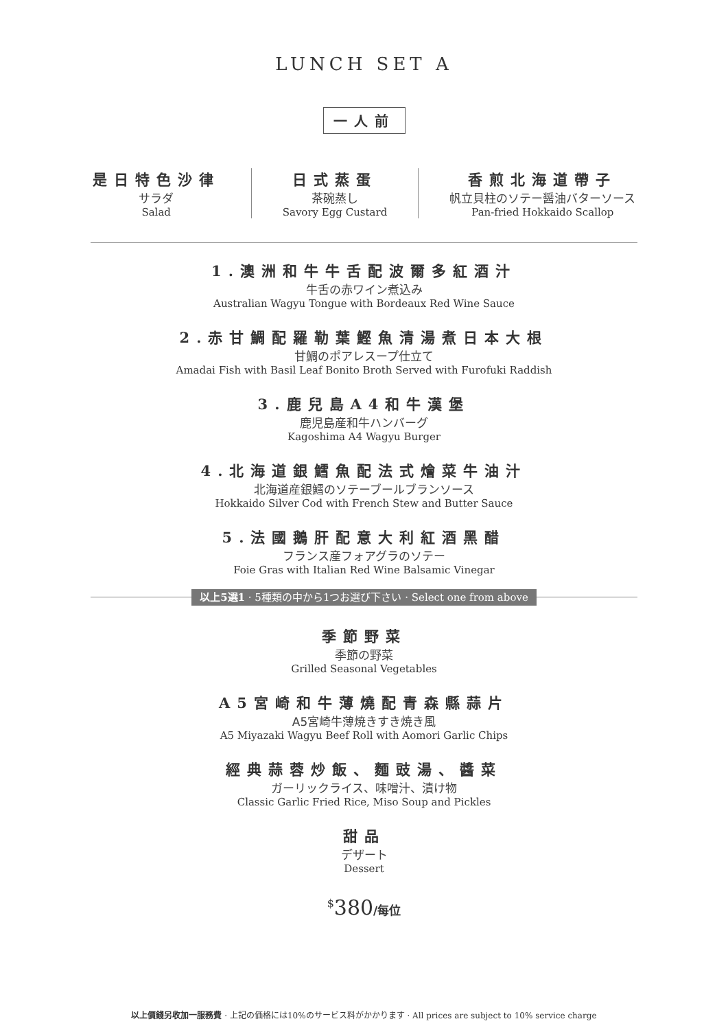LUNCH SET A
一人前
是日特色沙律
サラダ
Salad
日式蒸蛋
茶碗蒸し
Savory Egg Custard
香煎北海道帶子
帆立貝柱のソテー醤油バターソース
Pan-fried Hokkaido Scallop
1.澳洲和牛牛舌配波爾多紅酒汁
牛舌の赤ワイン煮込み
Australian Wagyu Tongue with Bordeaux Red Wine Sauce
2.赤甘鯛配羅勒葉鰹魚清湯煮日本大根
甘鯛のポアレスープ仕立て
Amadai Fish with Basil Leaf Bonito Broth Served with Furofuki Raddish
3.鹿兒島A4和牛漢堡
鹿児島産和牛ハンバーグ
Kagoshima A4 Wagyu Burger
4.北海道銀鱈魚配法式燴菜牛油汁
北海道産銀鱈のソテーブールブランソース
Hokkaido Silver Cod with French Stew and Butter Sauce
5.法國鵝肝配意大利紅酒黑醋
フランス産フォアグラのソテー
Foie Gras with Italian Red Wine Balsamic Vinegar
以上5選1 · 5種類の中から1つお選び下さい · Select one from above
季節野菜
季節の野菜
Grilled Seasonal Vegetables
A5宮崎和牛薄燒配青森縣蒜片
A5宮崎牛薄焼きすき焼き風
A5 Miyazaki Wagyu Beef Roll with Aomori Garlic Chips
經典蒜蓉炒飯、麵豉湯、醬菜
ガーリックライス、味噌汁、漬け物
Classic Garlic Fried Rice, Miso Soup and Pickles
甜品
デザート
Dessert
<sup>$</sup>380/每位
以上價錢另收加一服務費 · 上記の価格には10%のサービス料がかかります · All prices are subject to 10% service charge